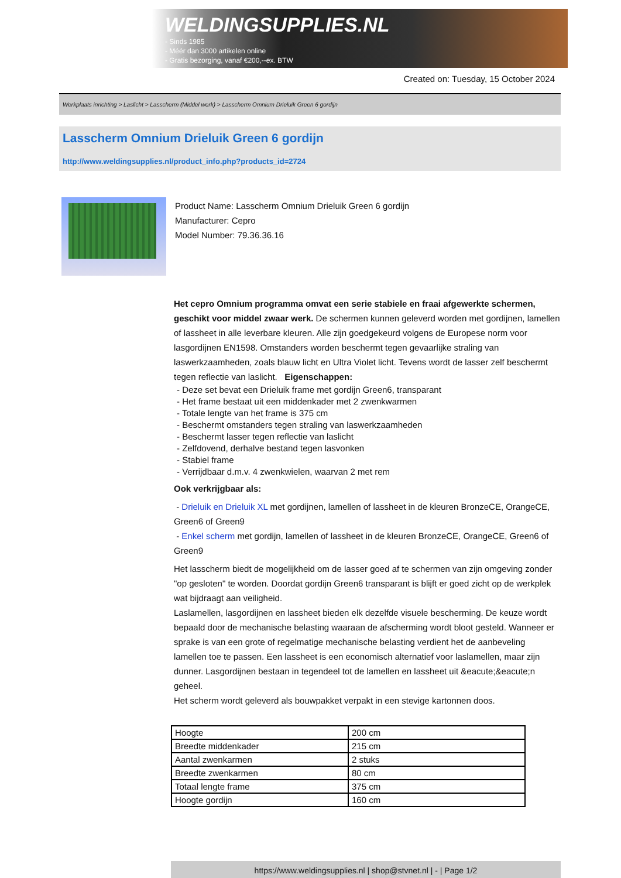WELDINGSUPPLIES.NL
- Sinds 1985
- Méér dan 3000 artikelen online
- Gratis bezorging, vanaf €200,--ex. BTW
Created on: Tuesday, 15 October 2024
Werkplaats inrichting > Laslicht > Lasscherm (Middel werk) > Lasscherm Omnium Drieluik Green 6 gordijn
Lasscherm Omnium Drieluik Green 6 gordijn
http://www.weldingsupplies.nl/product_info.php?products_id=2724
Product Name: Lasscherm Omnium Drieluik Green 6 gordijn
Manufacturer: Cepro
Model Number: 79.36.36.16
Het cepro Omnium programma omvat een serie stabiele en fraai afgewerkte schermen, geschikt voor middel zwaar werk. De schermen kunnen geleverd worden met gordijnen, lamellen of lassheet in alle leverbare kleuren. Alle zijn goedgekeurd volgens de Europese norm voor lasgordijnen EN1598. Omstanders worden beschermt tegen gevaarlijke straling van laswerkzaamheden, zoals blauw licht en Ultra Violet licht. Tevens wordt de lasser zelf beschermt tegen reflectie van laslicht. Eigenschappen:
- Deze set bevat een Drieluik frame met gordijn Green6, transparant
- Het frame bestaat uit een middenkader met 2 zwenkwarmen
- Totale lengte van het frame is 375 cm
- Beschermt omstanders tegen straling van laswerkzaamheden
- Beschermt lasser tegen reflectie van laslicht
- Zelfdovend, derhalve bestand tegen lasvonken
- Stabiel frame
- Verrijdbaar d.m.v. 4 zwenkwielen, waarvan 2 met rem
Ook verkrijgbaar als:
- Drieluik en Drieluik XL met gordijnen, lamellen of lassheet in de kleuren BronzeCE, OrangeCE, Green6 of Green9
- Enkel scherm met gordijn, lamellen of lassheet in de kleuren BronzeCE, OrangeCE, Green6 of Green9
Het lasscherm biedt de mogelijkheid om de lasser goed af te schermen van zijn omgeving zonder "op gesloten" te worden. Doordat gordijn Green6 transparant is blijft er goed zicht op de werkplek wat bijdraagt aan veiligheid.
Laslamellen, lasgordijnen en lassheet bieden elk dezelfde visuele bescherming. De keuze wordt bepaald door de mechanische belasting waaraan de afscherming wordt bloot gesteld. Wanneer er sprake is van een grote of regelmatige mechanische belasting verdient het de aanbeveling lamellen toe te passen. Een lassheet is een economisch alternatief voor laslamellen, maar zijn dunner. Lasgordijnen bestaan in tegendeel tot de lamellen en lassheet uit &eacute;&eacute;n geheel.
Het scherm wordt geleverd als bouwpakket verpakt in een stevige kartonnen doos.
| Hoogte | 200 cm |
| Breedte middenkader | 215 cm |
| Aantal zwenkarmen | 2 stuks |
| Breedte zwenkarmen | 80 cm |
| Totaal lengte frame | 375 cm |
| Hoogte gordijn | 160 cm |
https://www.weldingsupplies.nl | shop@stvnet.nl | - | Page 1/2